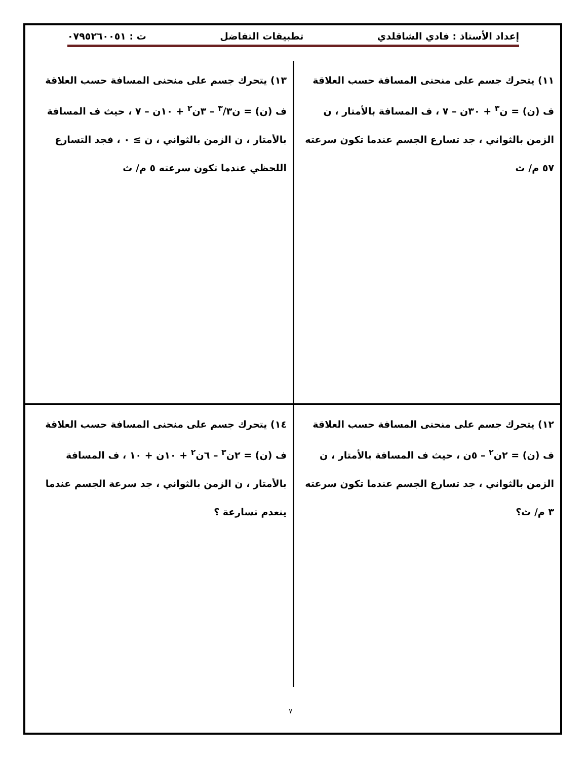إعداد الأستاذ : فادي الشاقلدي تطبيقات التفاضل ت : ٠٧٩٥٢٦٠٠٥١
١١) يتحرك جسم على منحنى المسافة حسب العلاقة
ف (ن) = ن<sup>٣</sup> + ٣٠ن – ٧ ، ف المسافة بالأمتار ، ن الزمن بالثواني ، جد تسارع الجسم عندما تكون سرعته ٥٧ م/ ث
١٣) يتحرك جسم على منحنى المسافة حسب العلاقة
ف (ن) = ن<sup>٣</sup>/٣ – ٣ن<sup>٢</sup> + ١٠ن – ٧ ، حيث ف المسافة بالأمتار ، ن الزمن بالثواني ، ن ≥ ٠ ، فجد التسارع اللحظي عندما تكون سرعته ٥ م/ ث
١٢) يتحرك جسم على منحنى المسافة حسب العلاقة
ف (ن) = ٢ن<sup>٢</sup> – ٥ن ، حيث ف المسافة بالأمتار ، ن الزمن بالثواني ، جد تسارع الجسم عندما تكون سرعته ٣ م/ ث؟
١٤) يتحرك جسم على منحنى المسافة حسب العلاقة
ف (ن) = ٢ن<sup>٣</sup> – ٦ن<sup>٢</sup> + ١٠ن + ١٠ ، ف المسافة بالأمتار ، ن الزمن بالثواني ، جد سرعة الجسم عندما ينعدم تسارعة ؟
٧